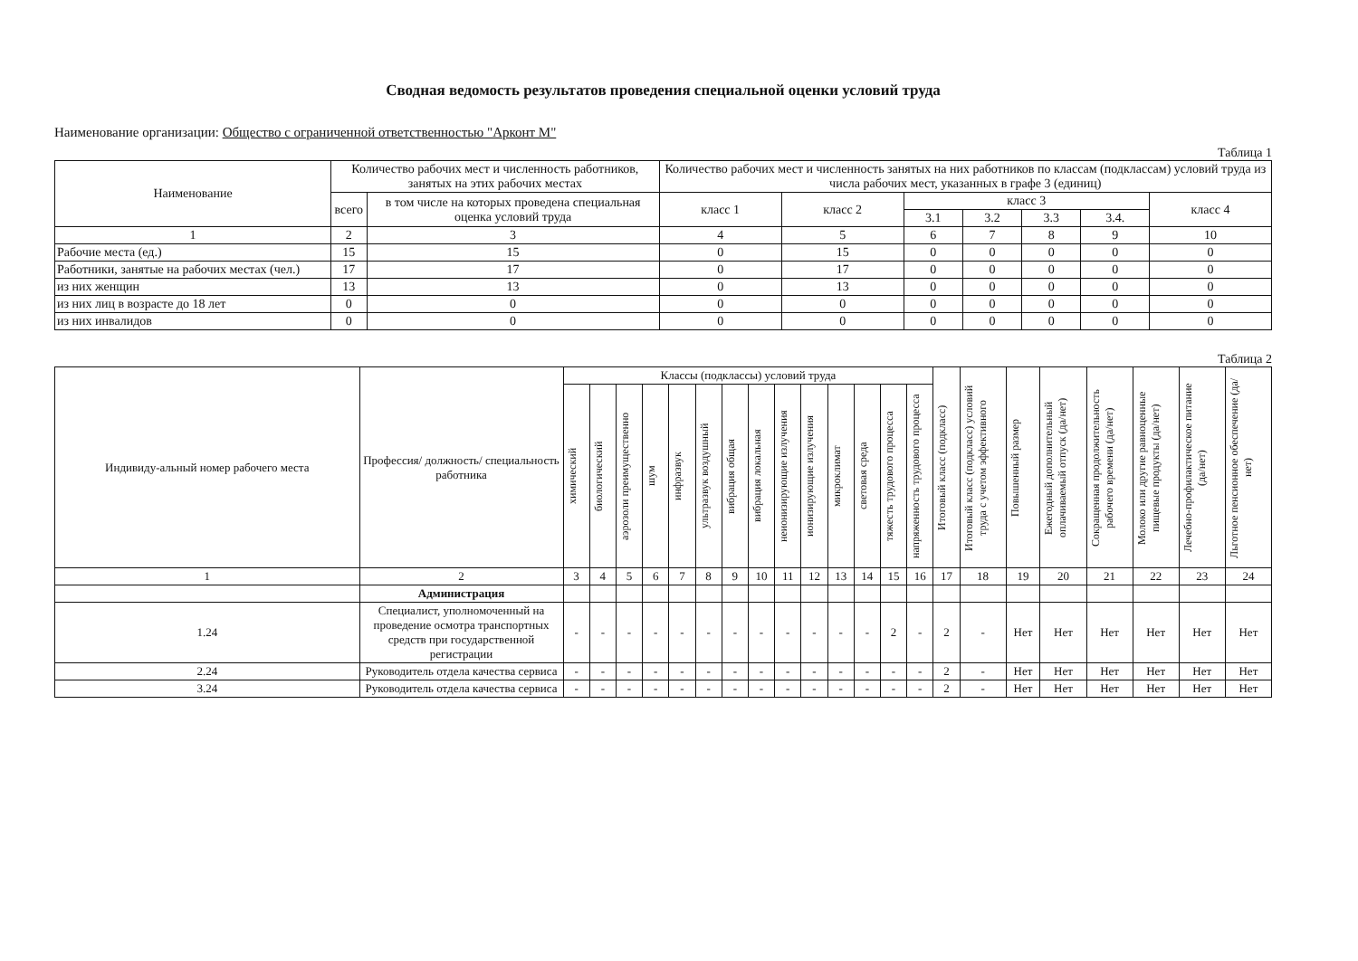Сводная ведомость результатов проведения специальной оценки условий труда
Наименование организации: Общество с ограниченной ответственностью "Арконт М"
Таблица 1
| Наименование | Количество рабочих мест и численность работников, занятых на этих рабочих местах | | Количество рабочих мест и численность занятых на них работников по классам (подклассам) условий труда из числа рабочих мест, указанных в графе 3 (единиц) | | | | | | |
| --- | --- | --- | --- | --- | --- | --- | --- | --- | --- |
| | всего | в том числе на которых проведена специальная оценка условий труда | класс 1 | класс 2 | класс 3 | | | | класс 4 |
| | | | | | 3.1 | 3.2 | 3.3 | 3.4. | |
| 1 | 2 | 3 | 4 | 5 | 6 | 7 | 8 | 9 | 10 |
| Рабочие места (ед.) | 15 | 15 | 0 | 15 | 0 | 0 | 0 | 0 | 0 |
| Работники, занятые на рабочих местах (чел.) | 17 | 17 | 0 | 17 | 0 | 0 | 0 | 0 | 0 |
| из них женщин | 13 | 13 | 0 | 13 | 0 | 0 | 0 | 0 | 0 |
| из них лиц в возрасте до 18 лет | 0 | 0 | 0 | 0 | 0 | 0 | 0 | 0 | 0 |
| из них инвалидов | 0 | 0 | 0 | 0 | 0 | 0 | 0 | 0 | 0 |
Таблица 2
| Индивиду-альный номер рабочего места | Профессия/ должность/ специальность работника | Классы (подклассы) условий труда | | | | | | | | | | | | | | Итоговый класс (подкласс) | Итоговый класс (подкласс) условий труда с учетом эффективного | Повышенный размер | Ежегодный дополнительный оплачиваемый отпуск (да/нет) | Сокращенная продолжительность рабочего времени (да/нет) | Молоко или другие равноценные пищевые продукты (да/нет) | Лечебно-профилактическое питание (да/нет) | Льготное пенсионное обеспечение (да/нет) |
| --- | --- | --- | --- | --- | --- | --- | --- | --- | --- | --- | --- | --- | --- | --- | --- | --- | --- | --- | --- | --- | --- | --- | --- |
| | | химический | биологический | аэрозоли преимущественно | шум | инфразвук | ультразвук воздушный | вибрация общая | вибрация локальная | неионизирующие излучения | ионизирующие излучения | микроклимат | световая среда | тяжесть трудового процесса | напряженность трудового процесса | | | | | | | | |
| 1 | 2 | 3 | 4 | 5 | 6 | 7 | 8 | 9 | 10 | 11 | 12 | 13 | 14 | 15 | 16 | 17 | 18 | 19 | 20 | 21 | 22 | 23 | 24 |
| | Администрация | | | | | | | | | | | | | | | | | | | | | | |
| 1.24 | Специалист, уполномоченный на проведение осмотра транспортных средств при государственной регистрации | - | - | - | - | - | - | - | - | - | - | - | - | 2 | - | 2 | - | Нет | Нет | Нет | Нет | Нет | Нет |
| 2.24 | Руководитель отдела качества сервиса | - | - | - | - | - | - | - | - | - | - | - | - | - | - | 2 | - | Нет | Нет | Нет | Нет | Нет | Нет |
| 3.24 | Руководитель отдела качества сервиса | - | - | - | - | - | - | - | - | - | - | - | - | - | - | 2 | - | Нет | Нет | Нет | Нет | Нет | Нет |